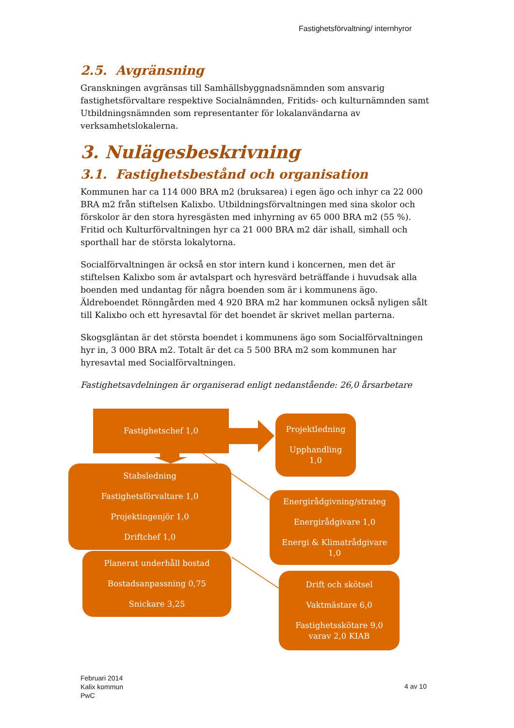Fastighetsförvaltning/ internhyror
2.5. Avgränsning
Granskningen avgränsas till Samhällsbyggnadsnämnden som ansvarig fastighetsförvaltare respektive Socialnämnden, Fritids- och kulturnämnden samt Utbildningsnämnden som representanter för lokalanvändarna av verksamhetslokalerna.
3. Nulägesbeskrivning
3.1. Fastighetsbestånd och organisation
Kommunen har ca 114 000 BRA m2 (bruksarea) i egen ägo och inhyr ca 22 000 BRA m2 från stiftelsen Kalixbo. Utbildningsförvaltningen med sina skolor och förskolor är den stora hyresgästen med inhyrning av 65 000 BRA m2 (55 %). Fritid och Kulturförvaltningen hyr ca 21 000 BRA m2 där ishall, simhall och sporthall har de största lokalytorna.
Socialförvaltningen är också en stor intern kund i koncernen, men det är stiftelsen Kalixbo som är avtalspart och hyresvärd beträffande i huvudsak alla boenden med undantag för några boenden som är i kommunens ägo. Äldreboendet Rönngården med 4 920 BRA m2 har kommunen också nyligen sålt till Kalixbo och ett hyresavtal för det boendet är skrivet mellan parterna.
Skogsgläntan är det största boendet i kommunens ägo som Socialförvaltningen hyr in, 3 000 BRA m2. Totalt är det ca 5 500 BRA m2 som kommunen har hyresavtal med Socialförvaltningen.
Fastighetsavdelningen är organiserad enligt nedanstående: 26,0 årsarbetare
Fastighetschef 1,0
Projektledning
Upphandling
1,0
Stabsledning
Fastighetsförvaltare 1,0
Projektingenjör 1,0
Driftchef 1,0
Energirådgivning/strateg
Energirådgivare 1,0
Energi & Klimatrådgivare
1,0
Planerat underhåll bostad
Bostadsanpassning 0,75
Snickare 3,25
Drift och skötsel
Vaktmästare 6,0
Fastighetsskötare 9,0
varav 2,0 KIAB
Februari 2014
Kalix kommun
PwC
4 av 10